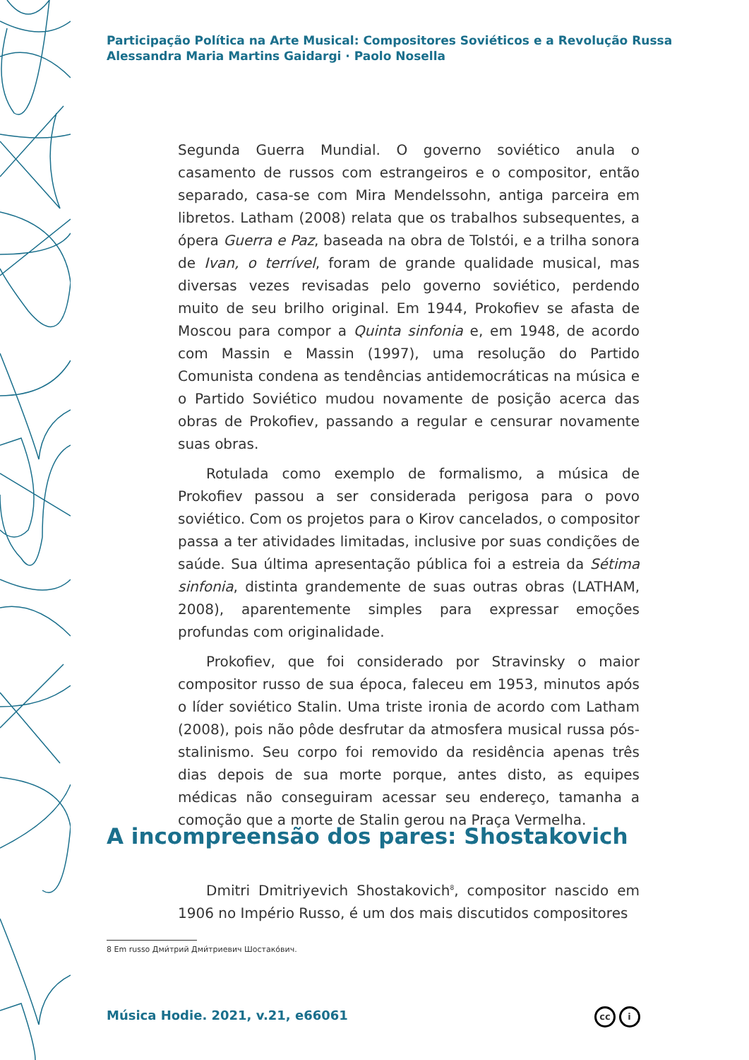Participação Política na Arte Musical: Compositores Soviéticos e a Revolução Russa
Alessandra Maria Martins Gaidargi · Paolo Nosella
Segunda Guerra Mundial. O governo soviético anula o casamento de russos com estrangeiros e o compositor, então separado, casa-se com Mira Mendelssohn, antiga parceira em libretos. Latham (2008) relata que os trabalhos subsequentes, a ópera Guerra e Paz, baseada na obra de Tolstói, e a trilha sonora de Ivan, o terrível, foram de grande qualidade musical, mas diversas vezes revisadas pelo governo soviético, perdendo muito de seu brilho original. Em 1944, Prokofiev se afasta de Moscou para compor a Quinta sinfonia e, em 1948, de acordo com Massin e Massin (1997), uma resolução do Partido Comunista condena as tendências antidemocráticas na música e o Partido Soviético mudou novamente de posição acerca das obras de Prokofiev, passando a regular e censurar novamente suas obras.
Rotulada como exemplo de formalismo, a música de Prokofiev passou a ser considerada perigosa para o povo soviético. Com os projetos para o Kirov cancelados, o compositor passa a ter atividades limitadas, inclusive por suas condições de saúde. Sua última apresentação pública foi a estreia da Sétima sinfonia, distinta grandemente de suas outras obras (LATHAM, 2008), aparentemente simples para expressar emoções profundas com originalidade.
Prokofiev, que foi considerado por Stravinsky o maior compositor russo de sua época, faleceu em 1953, minutos após o líder soviético Stalin. Uma triste ironia de acordo com Latham (2008), pois não pôde desfrutar da atmosfera musical russa pós-stalinismo. Seu corpo foi removido da residência apenas três dias depois de sua morte porque, antes disto, as equipes médicas não conseguiram acessar seu endereço, tamanha a comoção que a morte de Stalin gerou na Praça Vermelha.
A incompreensão dos pares: Shostakovich
Dmitri Dmitriyevich Shostakovich<sup>8</sup>, compositor nascido em 1906 no Império Russo, é um dos mais discutidos compositores
8 Em russo Дми́трий Дми́триевич Шостако́вич.
Música Hodie. 2021, v.21, e66061
cc i